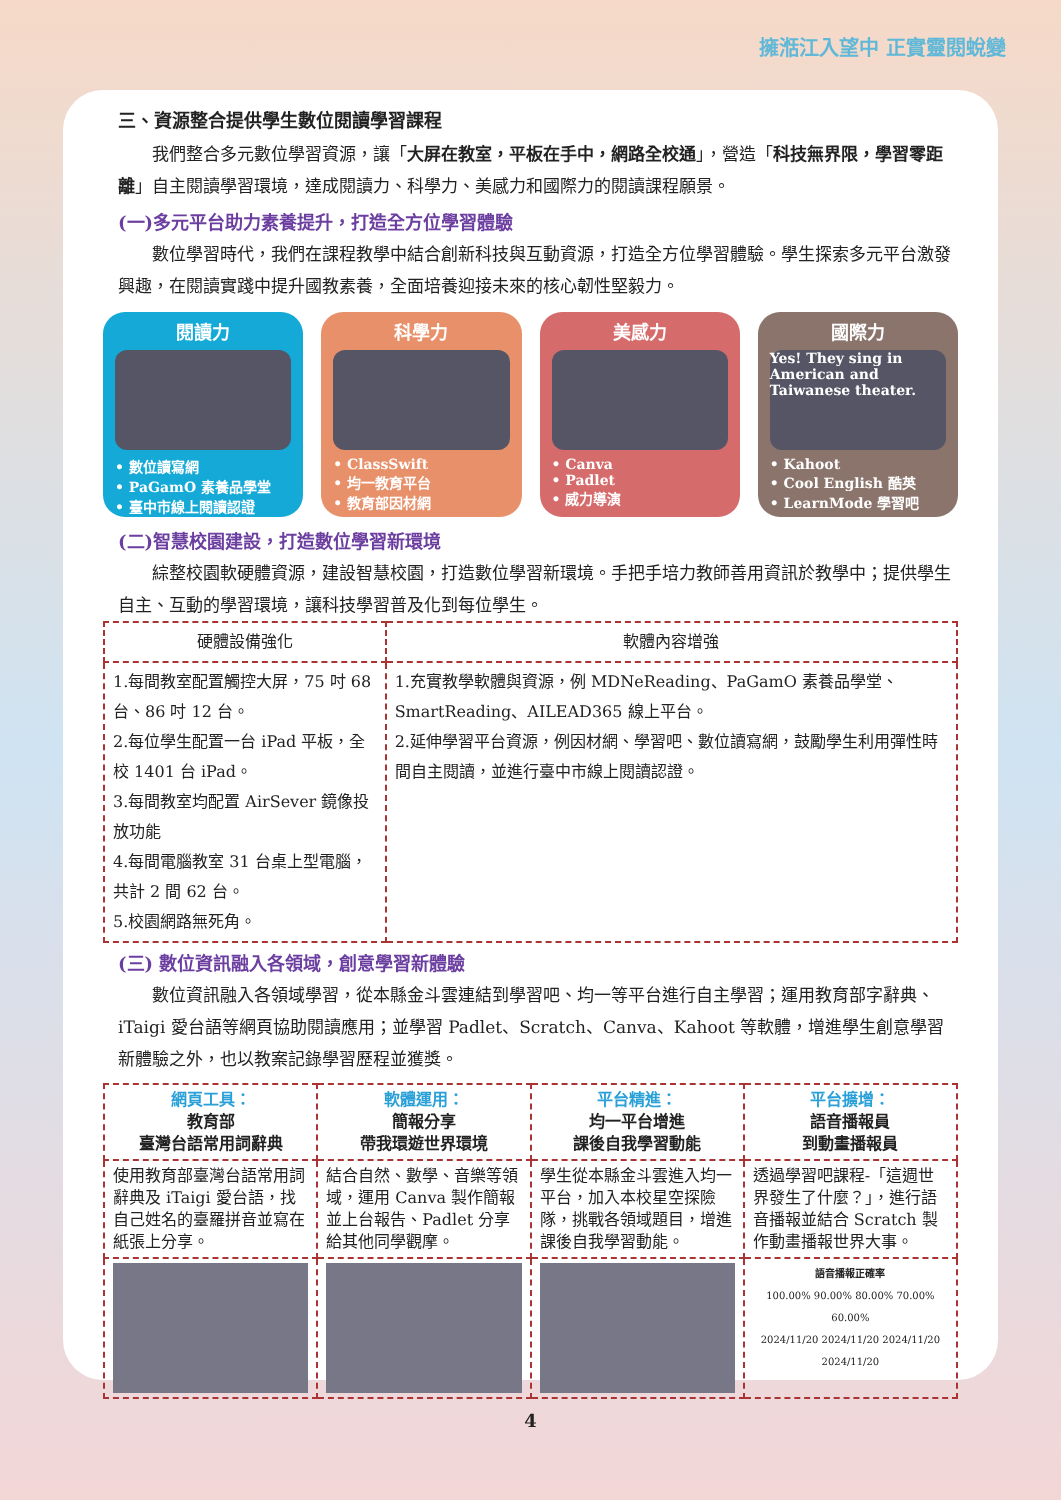擁湉江入望中 正實靈閱蛻變
三、資源整合提供學生數位閱讀學習課程
我們整合多元數位學習資源，讓「大屏在教室，平板在手中，網路全校通」，營造「科技無界限，學習零距離」自主閱讀學習環境，達成閱讀力、科學力、美感力和國際力的閱讀課程願景。
(一)多元平台助力素養提升，打造全方位學習體驗
數位學習時代，我們在課程教學中結合創新科技與互動資源，打造全方位學習體驗。學生探索多元平台激發興趣，在閱讀實踐中提升國教素養，全面培養迎接未來的核心韌性堅毅力。
閱讀力
• 數位讀寫網
• PaGamO 素養品學堂
• 臺中市線上閱讀認證
科學力
• ClassSwift
• 均一教育平台
• 教育部因材網
美感力
• Canva
• Padlet
• 威力導演
國際力
Yes! They sing in American and Taiwanese theater.
• Kahoot
• Cool English 酷英
• LearnMode 學習吧
(二)智慧校園建設，打造數位學習新環境
綜整校園軟硬體資源，建設智慧校園，打造數位學習新環境。手把手培力教師善用資訊於教學中；提供學生自主、互動的學習環境，讓科技學習普及化到每位學生。
| 硬體設備強化 | 軟體內容增強 |
| --- | --- |
| 1.每間教室配置觸控大屏，75 吋 68 台、86 吋 12 台。 2.每位學生配置一台 iPad 平板，全校 1401 台 iPad。 3.每間教室均配置 AirSever 鏡像投放功能 4.每間電腦教室 31 台桌上型電腦，共計 2 間 62 台。 5.校園網路無死角。 | 1.充實教學軟體與資源，例 MDNeReading、PaGamO 素養品學堂、SmartReading、AILEAD365 線上平台。 2.延伸學習平台資源，例因材網、學習吧、數位讀寫網，鼓勵學生利用彈性時間自主閱讀，並進行臺中市線上閱讀認證。 |
(三) 數位資訊融入各領域，創意學習新體驗
數位資訊融入各領域學習，從本縣金斗雲連結到學習吧、均一等平台進行自主學習；運用教育部字辭典、iTaigi 愛台語等網頁協助閱讀應用；並學習 Padlet、Scratch、Canva、Kahoot 等軟體，增進學生創意學習新體驗之外，也以教案記錄學習歷程並獲獎。
| 網頁工具： 教育部 臺灣台語常用詞辭典 | 軟體運用： 簡報分享 帶我環遊世界環境 | 平台精進： 均一平台增進 課後自我學習動能 | 平台擴增： 語音播報員 到動畫播報員 |
| 使用教育部臺灣台語常用詞辭典及 iTaigi 愛台語，找自己姓名的臺羅拼音並寫在紙張上分享。 | 結合自然、數學、音樂等領域，運用 Canva 製作簡報並上台報告、Padlet 分享給其他同學觀摩。 | 學生從本縣金斗雲進入均一平台，加入本校星空探險隊，挑戰各領域題目，增進課後自我學習動能。 | 透過學習吧課程-「這週世界發生了什麼？」，進行語音播報並結合 Scratch 製作動畫播報世界大事。 |
| | | | 語音播報正確率 100.00% 90.00% 80.00% 70.00% 60.00% 2024/11/20 2024/11/20 2024/11/20 2024/11/20 |
4